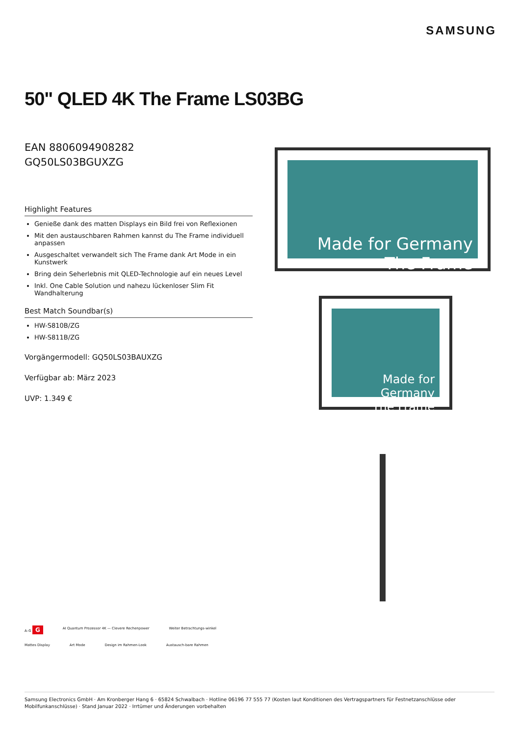SAMSUNG
50" QLED 4K The Frame LS03BG
EAN 8806094908282
GQ50LS03BGUXZG
Highlight Features
Genieße dank des matten Displays ein Bild frei von Reflexionen
Mit den austauschbaren Rahmen kannst du The Frame individuell anpassen
Ausgeschaltet verwandelt sich The Frame dank Art Mode in ein Kunstwerk
Bring dein Seherlebnis mit QLED-Technologie auf ein neues Level
Inkl. One Cable Solution und nahezu lückenloser Slim Fit Wandhalterung
Best Match Soundbar(s)
HW-S810B/ZG
HW-S811B/ZG
Vorgängermodell: GQ50LS03BAUXZG
Verfügbar ab: März 2023
UVP: 1.349 €
Made for Germany
The Frame
Made for Germany
The Frame
A–G G
AI Quantum Prozessor 4K — Clevere Rechenpower
Weiter Betrachtungs-winkel
Mattes Display
Art Mode
Design im Rahmen-Look
Austausch-bare Rahmen
Samsung Electronics GmbH · Am Kronberger Hang 6 · 65824 Schwalbach · Hotline 06196 77 555 77 (Kosten laut Konditionen des Vertragspartners für Festnetzanschlüsse oder Mobilfunkanschlüsse) · Stand Januar 2022 · Irrtümer und Änderungen vorbehalten